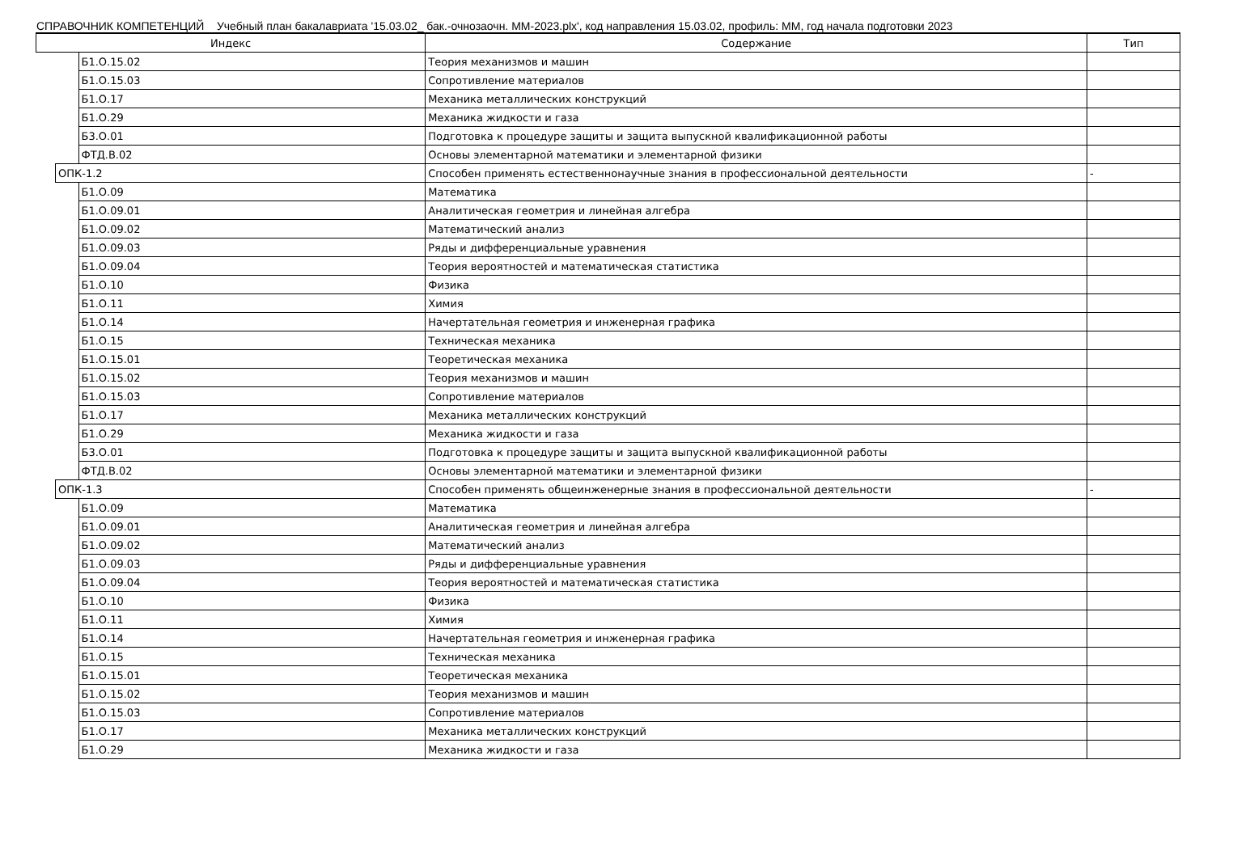СПРАВОЧНИК КОМПЕТЕНЦИЙ Учебный план бакалавриата '15.03.02_ бак.-очнозаочн. ММ-2023.plx', код направления 15.03.02, профиль: ММ, год начала подготовки 2023
| Индекс | | | Содержание | Тип |
| --- | --- | --- | --- | --- |
| | | Б1.О.15.02 | Теория механизмов и машин | |
| | | Б1.О.15.03 | Сопротивление материалов | |
| | | Б1.О.17 | Механика металлических конструкций | |
| | | Б1.О.29 | Механика жидкости и газа | |
| | | Б3.О.01 | Подготовка к процедуре защиты и защита выпускной квалификационной работы | |
| | | ФТД.В.02 | Основы элементарной математики и элементарной физики | |
| | ОПК-1.2 | | Способен применять естественнонаучные знания в профессиональной деятельности | - |
| | | Б1.О.09 | Математика | |
| | | Б1.О.09.01 | Аналитическая геометрия и линейная алгебра | |
| | | Б1.О.09.02 | Математический анализ | |
| | | Б1.О.09.03 | Ряды и дифференциальные уравнения | |
| | | Б1.О.09.04 | Теория вероятностей и математическая статистика | |
| | | Б1.О.10 | Физика | |
| | | Б1.О.11 | Химия | |
| | | Б1.О.14 | Начертательная геометрия и инженерная графика | |
| | | Б1.О.15 | Техническая механика | |
| | | Б1.О.15.01 | Теоретическая механика | |
| | | Б1.О.15.02 | Теория механизмов и машин | |
| | | Б1.О.15.03 | Сопротивление материалов | |
| | | Б1.О.17 | Механика металлических конструкций | |
| | | Б1.О.29 | Механика жидкости и газа | |
| | | Б3.О.01 | Подготовка к процедуре защиты и защита выпускной квалификационной работы | |
| | | ФТД.В.02 | Основы элементарной математики и элементарной физики | |
| | ОПК-1.3 | | Способен применять общеинженерные знания в профессиональной деятельности | - |
| | | Б1.О.09 | Математика | |
| | | Б1.О.09.01 | Аналитическая геометрия и линейная алгебра | |
| | | Б1.О.09.02 | Математический анализ | |
| | | Б1.О.09.03 | Ряды и дифференциальные уравнения | |
| | | Б1.О.09.04 | Теория вероятностей и математическая статистика | |
| | | Б1.О.10 | Физика | |
| | | Б1.О.11 | Химия | |
| | | Б1.О.14 | Начертательная геометрия и инженерная графика | |
| | | Б1.О.15 | Техническая механика | |
| | | Б1.О.15.01 | Теоретическая механика | |
| | | Б1.О.15.02 | Теория механизмов и машин | |
| | | Б1.О.15.03 | Сопротивление материалов | |
| | | Б1.О.17 | Механика металлических конструкций | |
| | | Б1.О.29 | Механика жидкости и газа | |